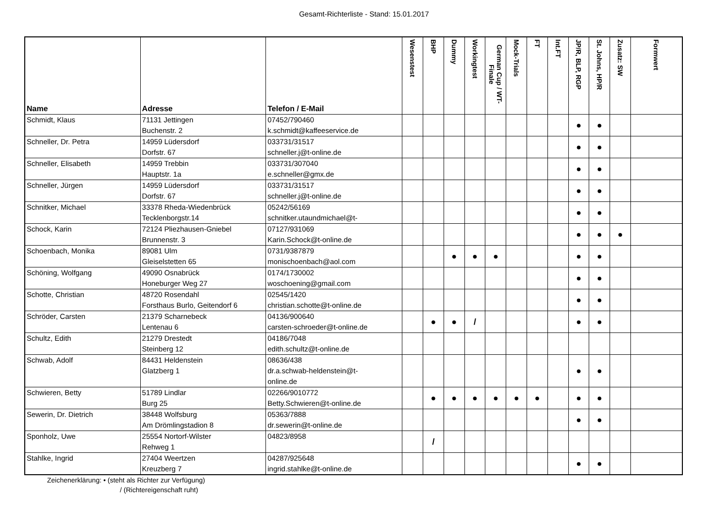Gesamt-Richterliste - Stand: 15.01.2017
| Name | Adresse | Telefon / E-Mail | Wesenstest | BHP | Dummy | Workingtest | German Cup / WT-Finale | Mock-Trials | FT | Int.FT | JP/R, BLP, RGP | St. Johns, HP/R | Zusatz: SW | Formwert |
| --- | --- | --- | --- | --- | --- | --- | --- | --- | --- | --- | --- | --- | --- | --- |
| Schmidt, Klaus | 71131 Jettingen Buchenstr. 2 | 07452/790460 k.schmidt@kaffeeservice.de | | | | | | | | | ● | ● | | |
| Schneller, Dr. Petra | 14959 Lüdersdorf Dorfstr. 67 | 033731/31517 schneller.j@t-online.de | | | | | | | | | ● | ● | | |
| Schneller, Elisabeth | 14959 Trebbin Hauptstr. 1a | 033731/307040 e.schneller@gmx.de | | | | | | | | | ● | ● | | |
| Schneller, Jürgen | 14959 Lüdersdorf Dorfstr. 67 | 033731/31517 schneller.j@t-online.de | | | | | | | | | ● | ● | | |
| Schnitker, Michael | 33378 Rheda-Wiedenbrück Tecklenborgstr.14 | 05242/56169 schnitker.utaundmichael@t- | | | | | | | | | ● | ● | | |
| Schock, Karin | 72124 Pliezhausen-Gniebel Brunnenstr. 3 | 07127/931069 Karin.Schock@t-online.de | | | | | | | | | ● | ● | ● | |
| Schoenbach, Monika | 89081 Ulm Gleiselstetten 65 | 0731/9387879 monischoenbach@aol.com | | | ● | ● | ● | | | | ● | ● | | |
| Schöning, Wolfgang | 49090 Osnabrück Honeburger Weg 27 | 0174/1730002 woschoening@gmail.com | | | | | | | | | ● | ● | | |
| Schotte, Christian | 48720 Rosendahl Forsthaus Burlo, Geitendorf 6 | 02545/1420 christian.schotte@t-online.de | | | | | | | | | ● | ● | | |
| Schröder, Carsten | 21379 Scharnebeck Lentenau 6 | 04136/900640 carsten-schroeder@t-online.de | | ● | ● | / | | | | | ● | ● | | |
| Schultz, Edith | 21279 Drestedt Steinberg 12 | 04186/7048 edith.schultz@t-online.de | | | | | | | | | | | | |
| Schwab, Adolf | 84431 Heldenstein Glatzberg 1 | 08636/438 dr.a.schwab-heldenstein@t- online.de | | | | | | | | | ● | ● | | |
| Schwieren, Betty | 51789 Lindlar Burg 25 | 02266/9010772 Betty.Schwieren@t-online.de | | ● | ● | ● | ● | ● | ● | | ● | ● | | |
| Sewerin, Dr. Dietrich | 38448 Wolfsburg Am Drömlingstadion 8 | 05363/7888 dr.sewerin@t-online.de | | | | | | | | | ● | ● | | |
| Sponholz, Uwe | 25554 Nortorf-Wilster Rehweg 1 | 04823/8958 | | / | | | | | | | | | | |
| Stahlke, Ingrid | 27404 Weertzen Kreuzberg 7 | 04287/925648 ingrid.stahlke@t-online.de | | | | | | | | | ● | ● | | |
Zeichenerklärung: • (steht als Richter zur Verfügung)
/ (Richtereigenschaft ruht)